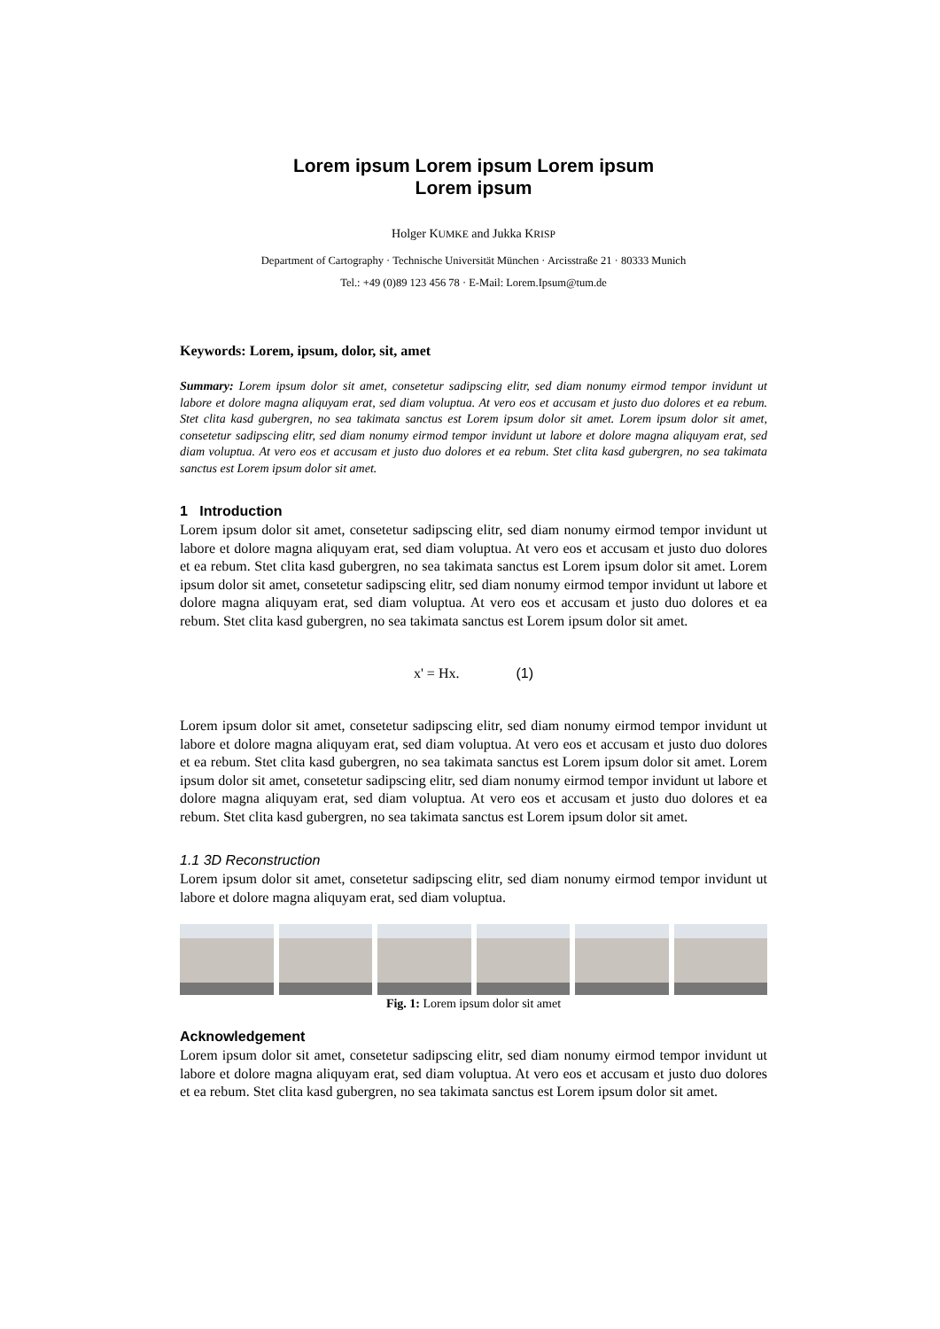Lorem ipsum Lorem ipsum Lorem ipsum
Lorem ipsum
Holger KUMKE and Jukka KRISP
Department of Cartography · Technische Universität München · Arcisstraße 21 · 80333 Munich
Tel.: +49 (0)89 123 456 78 · E-Mail: Lorem.Ipsum@tum.de
Keywords: Lorem, ipsum, dolor, sit, amet
Summary: Lorem ipsum dolor sit amet, consetetur sadipscing elitr, sed diam nonumy eirmod tempor invidunt ut labore et dolore magna aliquyam erat, sed diam voluptua. At vero eos et accusam et justo duo dolores et ea rebum. Stet clita kasd gubergren, no sea takimata sanctus est Lorem ipsum dolor sit amet. Lorem ipsum dolor sit amet, consetetur sadipscing elitr, sed diam nonumy eirmod tempor invidunt ut labore et dolore magna aliquyam erat, sed diam voluptua. At vero eos et accusam et justo duo dolores et ea rebum. Stet clita kasd gubergren, no sea takimata sanctus est Lorem ipsum dolor sit amet.
1 Introduction
Lorem ipsum dolor sit amet, consetetur sadipscing elitr, sed diam nonumy eirmod tempor invidunt ut labore et dolore magna aliquyam erat, sed diam voluptua. At vero eos et accusam et justo duo dolores et ea rebum. Stet clita kasd gubergren, no sea takimata sanctus est Lorem ipsum dolor sit amet. Lorem ipsum dolor sit amet, consetetur sadipscing elitr, sed diam nonumy eirmod tempor invidunt ut labore et dolore magna aliquyam erat, sed diam voluptua. At vero eos et accusam et justo duo dolores et ea rebum. Stet clita kasd gubergren, no sea takimata sanctus est Lorem ipsum dolor sit amet.
x' = Hx. (1)
Lorem ipsum dolor sit amet, consetetur sadipscing elitr, sed diam nonumy eirmod tempor invidunt ut labore et dolore magna aliquyam erat, sed diam voluptua. At vero eos et accusam et justo duo dolores et ea rebum. Stet clita kasd gubergren, no sea takimata sanctus est Lorem ipsum dolor sit amet. Lorem ipsum dolor sit amet, consetetur sadipscing elitr, sed diam nonumy eirmod tempor invidunt ut labore et dolore magna aliquyam erat, sed diam voluptua. At vero eos et accusam et justo duo dolores et ea rebum. Stet clita kasd gubergren, no sea takimata sanctus est Lorem ipsum dolor sit amet.
1.1 3D Reconstruction
Lorem ipsum dolor sit amet, consetetur sadipscing elitr, sed diam nonumy eirmod tempor invidunt ut labore et dolore magna aliquyam erat, sed diam voluptua.
Fig. 1: Lorem ipsum dolor sit amet
Acknowledgement
Lorem ipsum dolor sit amet, consetetur sadipscing elitr, sed diam nonumy eirmod tempor invidunt ut labore et dolore magna aliquyam erat, sed diam voluptua. At vero eos et accusam et justo duo dolores et ea rebum. Stet clita kasd gubergren, no sea takimata sanctus est Lorem ipsum dolor sit amet.